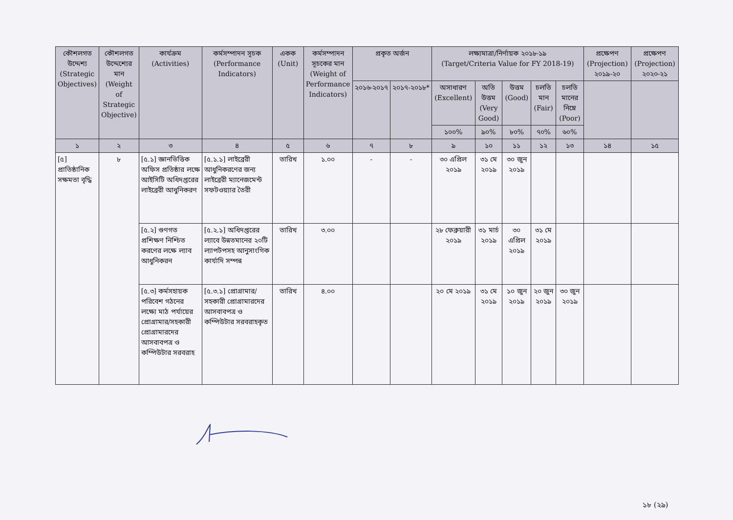| কৌশলগত উদ্দেশ্য (Strategic Objectives) | কৌশলগত উদ্দেশ্যের মান (Weight of Strategic Objective) | কার্যক্রম (Activities) | কর্মসম্পাদন সূচক (Performance Indicators) | একক (Unit) | কর্মসম্পাদন সূচকের মান (Weight of Performance Indicators) | প্রকৃত অর্জন | | লক্ষ্যমাত্রা/নির্ণায়ক ২০১৮-১৯ (Target/Criteria Value for FY 2018-19) | | | | | প্রক্ষেপণ (Projection) ২০১৯-২০ | প্রক্ষেপণ (Projection) ২০২০-২১ |
| --- | --- | --- | --- | --- | --- | --- | --- | --- | --- | --- | --- | --- | --- | --- |
| | | | | | | ২০১৬-২০১৭ | ২০১৭-২০১৮* | অসাধারণ (Excellent) | অতি উত্তম (Very Good) | উত্তম (Good) | চলতি মান (Fair) | চলতি মানের নিম্নে (Poor) | | |
| | | | | | | | | ১০০% | ৯০% | ৮০% | ৭০% | ৬০% | | |
| ১ | ২ | ৩ | ৪ | ৫ | ৬ | ৭ | ৮ | ৯ | ১০ | ১১ | ১২ | ১৩ | ১৪ | ১৫ |
| [৫] প্রাতিষ্ঠানিক সক্ষমতা বৃদ্ধি | ৮ | [৫.১] জ্ঞানভিত্তিক অফিস প্রতিষ্ঠার লক্ষে আইসিটি অধিদপ্তরের লাইব্রেরী আধুনিকরণ | [৫.১.১] লাইব্রেরী আধুনিকরণের জন্য লাইব্রেরী ম্যানেজমেন্ট সফটওয়্যার তৈরী | তারিখ | ১.০০ | - | - | ৩০ এপ্রিল ২০১৯ | ৩১ মে ২০১৯ | ৩০ জুন ২০১৯ | | | | |
| | | [৫.২] গুণগত প্রশিক্ষণ নিশ্চিত করণের লক্ষে ল্যাব আধুনিকরন | [৫.২.১] অধিদপ্তরের ল্যাবে উন্নতমানের ২০টি ল্যাপটপসহ আনুসাংগিক কার্যাদি সম্পন্ন | তারিখ | ৩.০০ | | | ২৮ ফেব্রুয়ারী ২০১৯ | ৩১ মার্চ ২০১৯ | ৩০ এপ্রিল ২০১৯ | ৩১ মে ২০১৯ | | | |
| | | [৫.৩] কর্মসহায়ক পরিবেশ গঠনের লক্ষ্যে মাঠ পর্যায়ের প্রোগ্রামার/সহকারী প্রোগ্রামারদের আসবাবপত্র ও কম্পিউটার সরবরাহ | [৫.৩.১] প্রোগ্রামার/সহকারী প্রোগ্রামারদের আসবাবপত্র ও কম্পিউটার সরবরাহকৃত | তারিখ | ৪.০০ | | | ২০ মে ২০১৯ | ৩১ মে ২০১৯ | ১০ জুন ২০১৯ | ২০ জুন ২০১৯ | ৩০ জুন ২০১৯ | | |
১৮ (২৯)